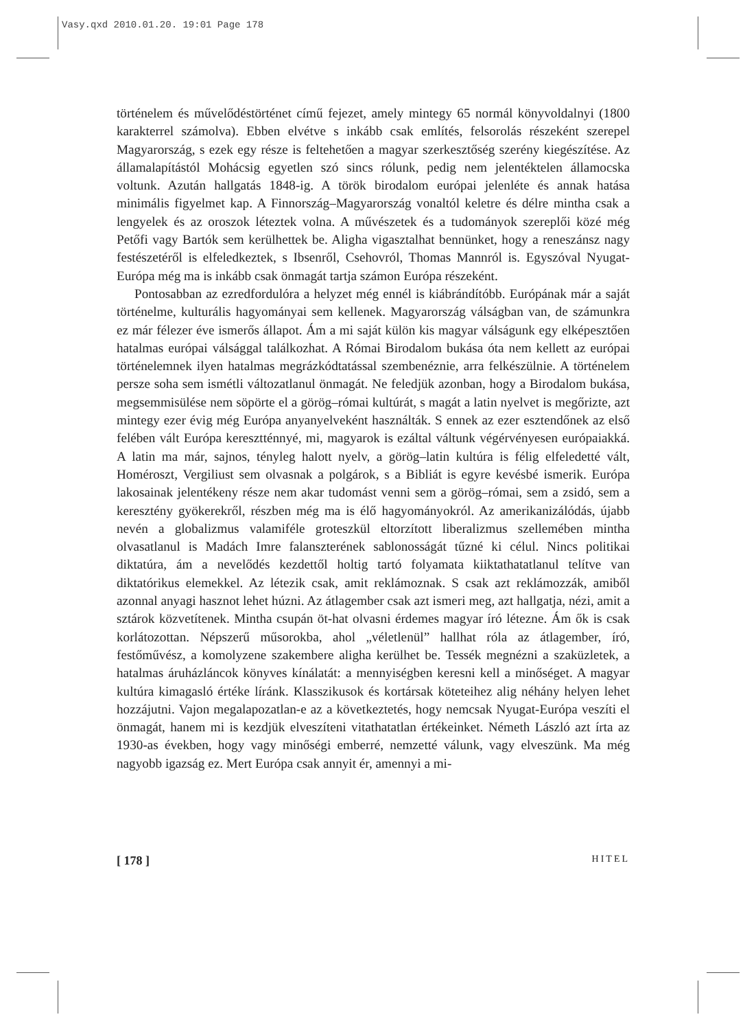Vasy.qxd 2010.01.20. 19:01 Page 178
történelem és művelődéstörténet című fejezet, amely mintegy 65 normál könyvoldalnyi (1800 karakterrel számolva). Ebben elvétve s inkább csak említés, felsorolás részeként szerepel Magyarország, s ezek egy része is feltehetően a magyar szerkesztőség szerény kiegészítése. Az államalapítástól Mohácsig egyetlen szó sincs rólunk, pedig nem jelentéktelen államocska voltunk. Azután hallgatás 1848-ig. A török birodalom európai jelenléte és annak hatása minimális figyelmet kap. A Finnország–Magyarország vonaltól keletre és délre mintha csak a lengyelek és az oroszok léteztek volna. A művészetek és a tudományok szereplői közé még Petőfi vagy Bartók sem kerülhettek be. Aligha vigasztalhat bennünket, hogy a reneszánsz nagy festészetéről is elfeledkeztek, s Ibsenről, Csehovról, Thomas Mannról is. Egyszóval Nyugat-Európa még ma is inkább csak önmagát tartja számon Európa részeként.
Pontosabban az ezredfordulóra a helyzet még ennél is kiábrándítóbb. Európának már a saját történelme, kulturális hagyományai sem kellenek. Magyarország válságban van, de számunkra ez már félezer éve ismerős állapot. Ám a mi saját külön kis magyar válságunk egy elképesztően hatalmas európai válsággal találkozhat. A Római Birodalom bukása óta nem kellett az európai történelemnek ilyen hatalmas megrázkódtatással szembenéznie, arra felkészülnie. A történelem persze soha sem ismétli változatlanul önmagát. Ne feledjük azonban, hogy a Birodalom bukása, megsemmisülése nem söpörte el a görög–római kultúrát, s magát a latin nyelvet is megőrizte, azt mintegy ezer évig még Európa anyanyelveként használták. S ennek az ezer esztendőnek az első felében vált Európa keresztténnyé, mi, magyarok is ezáltal váltunk végérvényesen európaiakká. A latin ma már, sajnos, tényleg halott nyelv, a görög–latin kultúra is félig elfeledetté vált, Homéroszt, Vergiliust sem olvasnak a polgárok, s a Bibliát is egyre kevésbé ismerik. Európa lakosainak jelentékeny része nem akar tudomást venni sem a görög–római, sem a zsidó, sem a keresztény gyökerekről, részben még ma is élő hagyományokról. Az amerikanizálódás, újabb nevén a globalizmus valamiféle groteszkül eltorzított liberalizmus szellemében mintha olvasatlanul is Madách Imre falanszterének sablonosságát tűzné ki célul. Nincs politikai diktatúra, ám a nevelődés kezdettől holtig tartó folyamata kiiktathatatlanul telítve van diktatórikus elemekkel. Az létezik csak, amit reklámoznak. S csak azt reklámozzák, amiből azonnal anyagi hasznot lehet húzni. Az átlagember csak azt ismeri meg, azt hallgatja, nézi, amit a sztárok közvetítenek. Mintha csupán öt-hat olvasni érdemes magyar író létezne. Ám ők is csak korlátozottan. Népszerű műsorokba, ahol „véletlenül” hallhat róla az átlagember, író, festőművész, a komolyzene szakembere aligha kerülhet be. Tessék megnézni a szaküzletek, a hatalmas áruházláncok könyves kínálatát: a mennyiségben keresni kell a minőséget. A magyar kultúra kimagasló értéke líránk. Klasszikusok és kortársak köteteihez alig néhány helyen lehet hozzájutni. Vajon megalapozatlan-e az a következtetés, hogy nemcsak Nyugat-Európa veszíti el önmagát, hanem mi is kezdjük elveszíteni vitathatatlan értékeinket. Németh László azt írta az 1930-as években, hogy vagy minőségi emberré, nemzetté válunk, vagy elveszünk. Ma még nagyobb igazság ez. Mert Európa csak annyit ér, amennyi a mi-
[ 178 ] HITEL